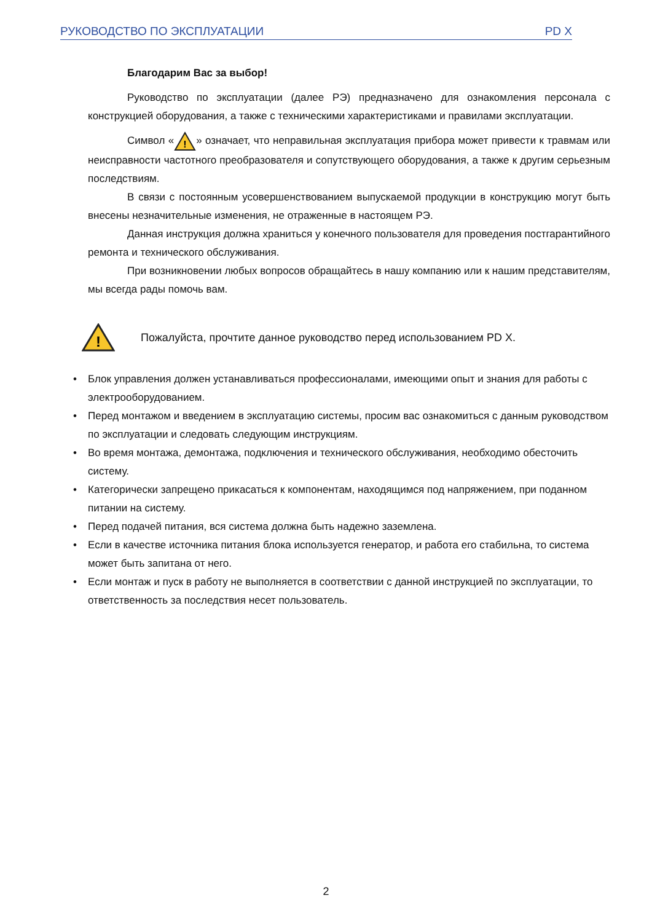РУКОВОДСТВО ПО ЭКСПЛУАТАЦИИ PD X
Благодарим Вас за выбор!
Руководство по эксплуатации (далее РЭ) предназначено для ознакомления персонала с конструкцией оборудования, а также с техническими характеристиками и правилами эксплуатации.
Символ «
!
» означает, что неправильная эксплуатация прибора может привести к травмам или неисправности частотного преобразователя и сопутствующего оборудования, а также к другим серьезным последствиям.
В связи с постоянным усовершенствованием выпускаемой продукции в конструкцию могут быть внесены незначительные изменения, не отраженные в настоящем РЭ.
Данная инструкция должна храниться у конечного пользователя для проведения постгарантийного ремонта и технического обслуживания.
При возникновении любых вопросов обращайтесь в нашу компанию или к нашим представителям, мы всегда рады помочь вам.
!
Пожалуйста, прочтите данное руководство перед использованием PD X.
• Блок управления должен устанавливаться профессионалами, имеющими опыт и знания для работы с электрооборудованием.
• Перед монтажом и введением в эксплуатацию системы, просим вас ознакомиться с данным руководством по эксплуатации и следовать следующим инструкциям.
• Во время монтажа, демонтажа, подключения и технического обслуживания, необходимо обесточить систему.
• Категорически запрещено прикасаться к компонентам, находящимся под напряжением, при поданном питании на систему.
• Перед подачей питания, вся система должна быть надежно заземлена.
• Если в качестве источника питания блока используется генератор, и работа его стабильна, то система может быть запитана от него.
• Если монтаж и пуск в работу не выполняется в соответствии с данной инструкцией по эксплуатации, то ответственность за последствия несет пользователь.
2